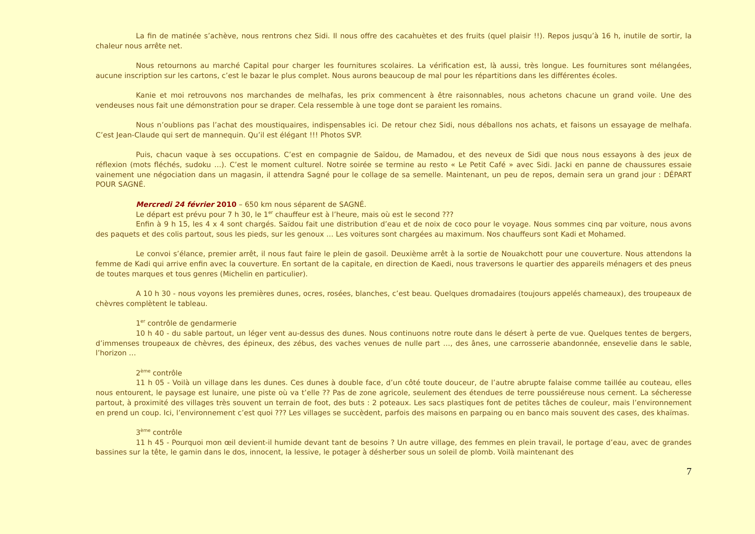La fin de matinée s’achève, nous rentrons chez Sidi. Il nous offre des cacahuètes et des fruits (quel plaisir !!). Repos jusqu’à 16 h, inutile de sortir, la chaleur nous arrête net.
Nous retournons au marché Capital pour charger les fournitures scolaires. La vérification est, là aussi, très longue. Les fournitures sont mélangées, aucune inscription sur les cartons, c’est le bazar le plus complet. Nous aurons beaucoup de mal pour les répartitions dans les différentes écoles.
Kanie et moi retrouvons nos marchandes de melhafas, les prix commencent à être raisonnables, nous achetons chacune un grand voile. Une des vendeuses nous fait une démonstration pour se draper. Cela ressemble à une toge dont se paraient les romains.
Nous n’oublions pas l’achat des moustiquaires, indispensables ici. De retour chez Sidi, nous déballons nos achats, et faisons un essayage de melhafa. C’est Jean-Claude qui sert de mannequin. Qu’il est élégant !!! Photos SVP.
Puis, chacun vaque à ses occupations. C’est en compagnie de Saïdou, de Mamadou, et des neveux de Sidi que nous nous essayons à des jeux de réflexion (mots fléchés, sudoku …). C’est le moment culturel. Notre soirée se termine au resto « Le Petit Café » avec Sidi. Jacki en panne de chaussures essaie vainement une négociation dans un magasin, il attendra Sagné pour le collage de sa semelle. Maintenant, un peu de repos, demain sera un grand jour : DÉPART POUR SAGNÉ.
Mercredi 24 février 2010 – 650 km nous séparent de SAGNÉ.
Le départ est prévu pour 7 h 30, le 1<sup>er</sup> chauffeur est à l’heure, mais où est le second ???
Enfin à 9 h 15, les 4 x 4 sont chargés. Saïdou fait une distribution d’eau et de noix de coco pour le voyage. Nous sommes cinq par voiture, nous avons des paquets et des colis partout, sous les pieds, sur les genoux … Les voitures sont chargées au maximum. Nos chauffeurs sont Kadi et Mohamed.
Le convoi s’élance, premier arrêt, il nous faut faire le plein de gasoil. Deuxième arrêt à la sortie de Nouakchott pour une couverture. Nous attendons la femme de Kadi qui arrive enfin avec la couverture. En sortant de la capitale, en direction de Kaedi, nous traversons le quartier des appareils ménagers et des pneus de toutes marques et tous genres (Michelin en particulier).
A 10 h 30 - nous voyons les premières dunes, ocres, rosées, blanches, c’est beau. Quelques dromadaires (toujours appelés chameaux), des troupeaux de chèvres complètent le tableau.
1<sup>er</sup> contrôle de gendarmerie
10 h 40 - du sable partout, un léger vent au-dessus des dunes. Nous continuons notre route dans le désert à perte de vue. Quelques tentes de bergers, d’immenses troupeaux de chèvres, des épineux, des zébus, des vaches venues de nulle part …, des ânes, une carrosserie abandonnée, ensevelie dans le sable, l’horizon …
2<sup>ème</sup> contrôle
11 h 05 - Voilà un village dans les dunes. Ces dunes à double face, d’un côté toute douceur, de l’autre abrupte falaise comme taillée au couteau, elles nous entourent, le paysage est lunaire, une piste où va t’elle ?? Pas de zone agricole, seulement des étendues de terre poussiéreuse nous cernent. La sécheresse partout, à proximité des villages très souvent un terrain de foot, des buts : 2 poteaux. Les sacs plastiques font de petites tâches de couleur, mais l’environnement en prend un coup. Ici, l’environnement c’est quoi ??? Les villages se succèdent, parfois des maisons en parpaing ou en banco mais souvent des cases, des khaïmas.
3<sup>ème</sup> contrôle
11 h 45 - Pourquoi mon œil devient-il humide devant tant de besoins ? Un autre village, des femmes en plein travail, le portage d’eau, avec de grandes bassines sur la tête, le gamin dans le dos, innocent, la lessive, le potager à désherber sous un soleil de plomb. Voilà maintenant des
7